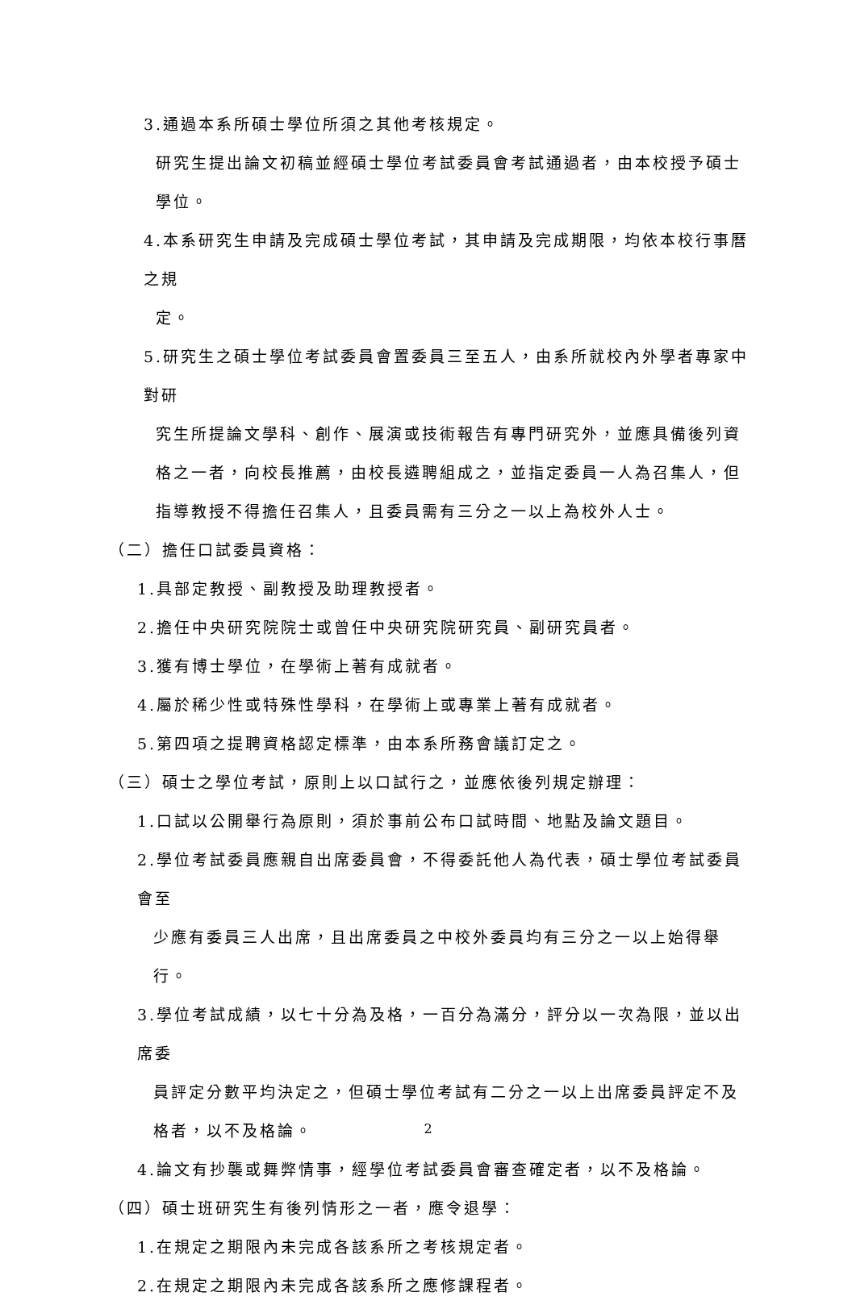3.通過本系所碩士學位所須之其他考核規定。
研究生提出論文初稿並經碩士學位考試委員會考試通過者，由本校授予碩士學位。
4.本系研究生申請及完成碩士學位考試，其申請及完成期限，均依本校行事曆之規
定。
5.研究生之碩士學位考試委員會置委員三至五人，由系所就校內外學者專家中對研
究生所提論文學科、創作、展演或技術報告有專門研究外，並應具備後列資格之一者，向校長推薦，由校長遴聘組成之，並指定委員一人為召集人，但指導教授不得擔任召集人，且委員需有三分之一以上為校外人士。
（二）擔任口試委員資格：
1.具部定教授、副教授及助理教授者。
2.擔任中央研究院院士或曾任中央研究院研究員、副研究員者。
3.獲有博士學位，在學術上著有成就者。
4.屬於稀少性或特殊性學科，在學術上或專業上著有成就者。
5.第四項之提聘資格認定標準，由本系所務會議訂定之。
（三）碩士之學位考試，原則上以口試行之，並應依後列規定辦理：
1.口試以公開舉行為原則，須於事前公布口試時間、地點及論文題目。
2.學位考試委員應親自出席委員會，不得委託他人為代表，碩士學位考試委員會至
少應有委員三人出席，且出席委員之中校外委員均有三分之一以上始得舉行。
3.學位考試成績，以七十分為及格，一百分為滿分，評分以一次為限，並以出席委
員評定分數平均決定之，但碩士學位考試有二分之一以上出席委員評定不及格者，以不及格論。
4.論文有抄襲或舞弊情事，經學位考試委員會審查確定者，以不及格論。
（四）碩士班研究生有後列情形之一者，應令退學：
1.在規定之期限內未完成各該系所之考核規定者。
2.在規定之期限內未完成各該系所之應修課程者。
2